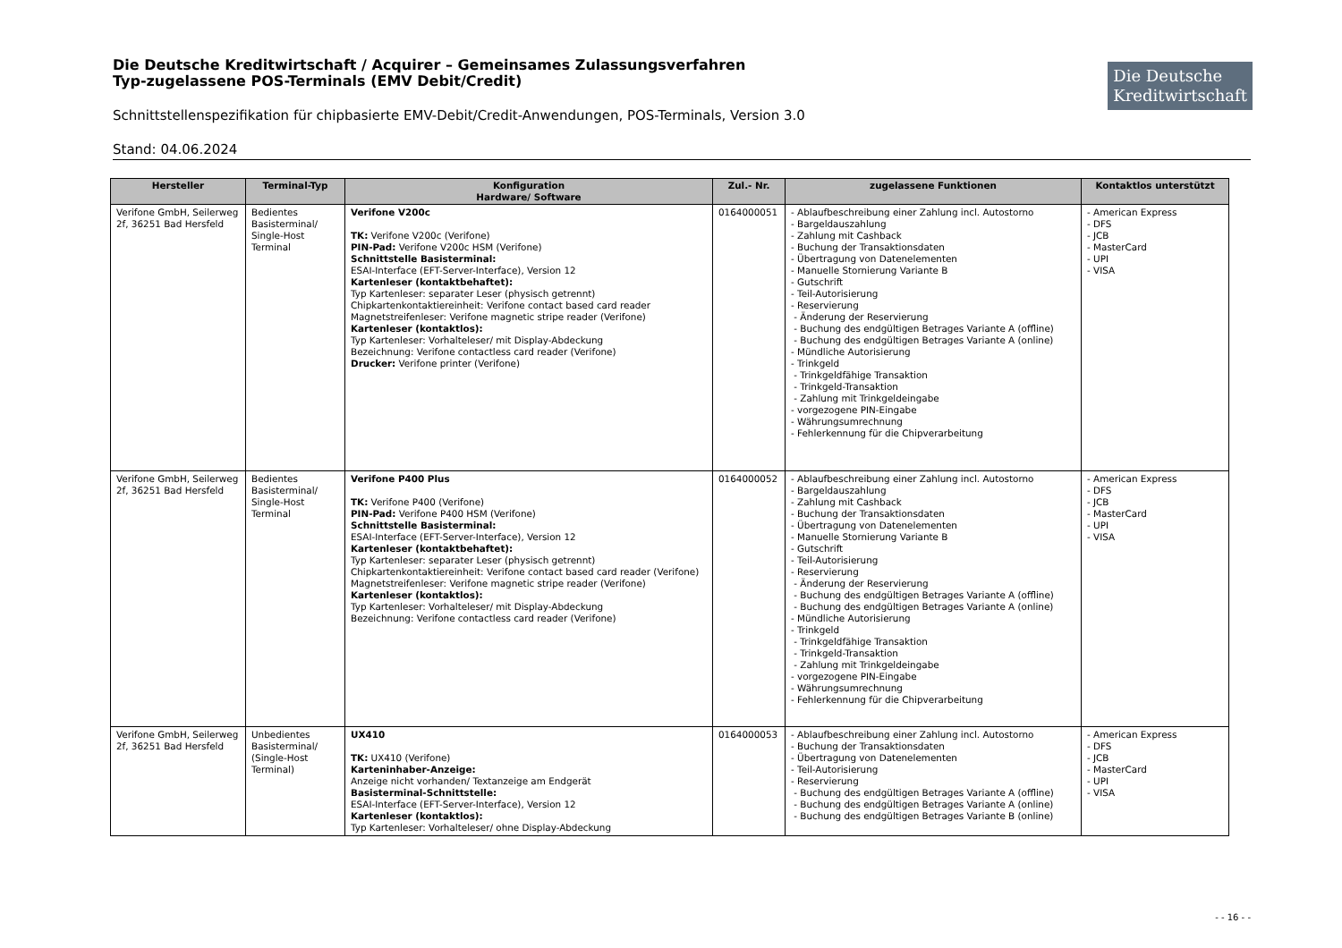Die Deutsche Kreditwirtschaft / Acquirer – Gemeinsames Zulassungsverfahren
Typ-zugelassene POS-Terminals (EMV Debit/Credit)
Die Deutsche
Kreditwirtschaft
Schnittstellenspezifikation für chipbasierte EMV-Debit/Credit-Anwendungen, POS-Terminals, Version 3.0
Stand: 04.06.2024
| Hersteller | Terminal-Typ | Konfiguration Hardware/ Software | Zul.- Nr. | zugelassene Funktionen | Kontaktlos unterstützt |
| --- | --- | --- | --- | --- | --- |
| Verifone GmbH, Seilerweg 2f, 36251 Bad Hersfeld | Bedientes Basisterminal/ Single-Host Terminal | Verifone V200c TK: Verifone V200c (Verifone) PIN-Pad: Verifone V200c HSM (Verifone) Schnittstelle Basisterminal: ESAI-Interface (EFT-Server-Interface), Version 12 Kartenleser (kontaktbehaftet): Typ Kartenleser: separater Leser (physisch getrennt) Chipkartenkontaktiereinheit: Verifone contact based card reader Magnetstreifenleser: Verifone magnetic stripe reader (Verifone) Kartenleser (kontaktlos): Typ Kartenleser: Vorhalteleser/ mit Display-Abdeckung Bezeichnung: Verifone contactless card reader (Verifone) Drucker: Verifone printer (Verifone) | 0164000051 | - Ablaufbeschreibung einer Zahlung incl. Autostorno - Bargeldauszahlung - Zahlung mit Cashback - Buchung der Transaktionsdaten - Übertragung von Datenelementen - Manuelle Stornierung Variante B - Gutschrift - Teil-Autorisierung - Reservierung - Änderung der Reservierung - Buchung des endgültigen Betrages Variante A (offline) - Buchung des endgültigen Betrages Variante A (online) - Mündliche Autorisierung - Trinkgeld - Trinkgeldfähige Transaktion - Trinkgeld-Transaktion - Zahlung mit Trinkgeldeingabe - vorgezogene PIN-Eingabe - Währungsumrechnung - Fehlerkennung für die Chipverarbeitung | - American Express - DFS - JCB - MasterCard - UPI - VISA |
| Verifone GmbH, Seilerweg 2f, 36251 Bad Hersfeld | Bedientes Basisterminal/ Single-Host Terminal | Verifone P400 Plus TK: Verifone P400 (Verifone) PIN-Pad: Verifone P400 HSM (Verifone) Schnittstelle Basisterminal: ESAI-Interface (EFT-Server-Interface), Version 12 Kartenleser (kontaktbehaftet): Typ Kartenleser: separater Leser (physisch getrennt) Chipkartenkontaktiereinheit: Verifone contact based card reader (Verifone) Magnetstreifenleser: Verifone magnetic stripe reader (Verifone) Kartenleser (kontaktlos): Typ Kartenleser: Vorhalteleser/ mit Display-Abdeckung Bezeichnung: Verifone contactless card reader (Verifone) | 0164000052 | - Ablaufbeschreibung einer Zahlung incl. Autostorno - Bargeldauszahlung - Zahlung mit Cashback - Buchung der Transaktionsdaten - Übertragung von Datenelementen - Manuelle Stornierung Variante B - Gutschrift - Teil-Autorisierung - Reservierung - Änderung der Reservierung - Buchung des endgültigen Betrages Variante A (offline) - Buchung des endgültigen Betrages Variante A (online) - Mündliche Autorisierung - Trinkgeld - Trinkgeldfähige Transaktion - Trinkgeld-Transaktion - Zahlung mit Trinkgeldeingabe - vorgezogene PIN-Eingabe - Währungsumrechnung - Fehlerkennung für die Chipverarbeitung | - American Express - DFS - JCB - MasterCard - UPI - VISA |
| Verifone GmbH, Seilerweg 2f, 36251 Bad Hersfeld | Unbedientes Basisterminal/ (Single-Host Terminal) | UX410 TK: UX410 (Verifone) Karteninhaber-Anzeige: Anzeige nicht vorhanden/ Textanzeige am Endgerät Basisterminal-Schnittstelle: ESAI-Interface (EFT-Server-Interface), Version 12 Kartenleser (kontaktlos): Typ Kartenleser: Vorhalteleser/ ohne Display-Abdeckung | 0164000053 | - Ablaufbeschreibung einer Zahlung incl. Autostorno - Buchung der Transaktionsdaten - Übertragung von Datenelementen - Teil-Autorisierung - Reservierung - Buchung des endgültigen Betrages Variante A (offline) - Buchung des endgültigen Betrages Variante A (online) - Buchung des endgültigen Betrages Variante B (online) | - American Express - DFS - JCB - MasterCard - UPI - VISA |
- - 16 - -